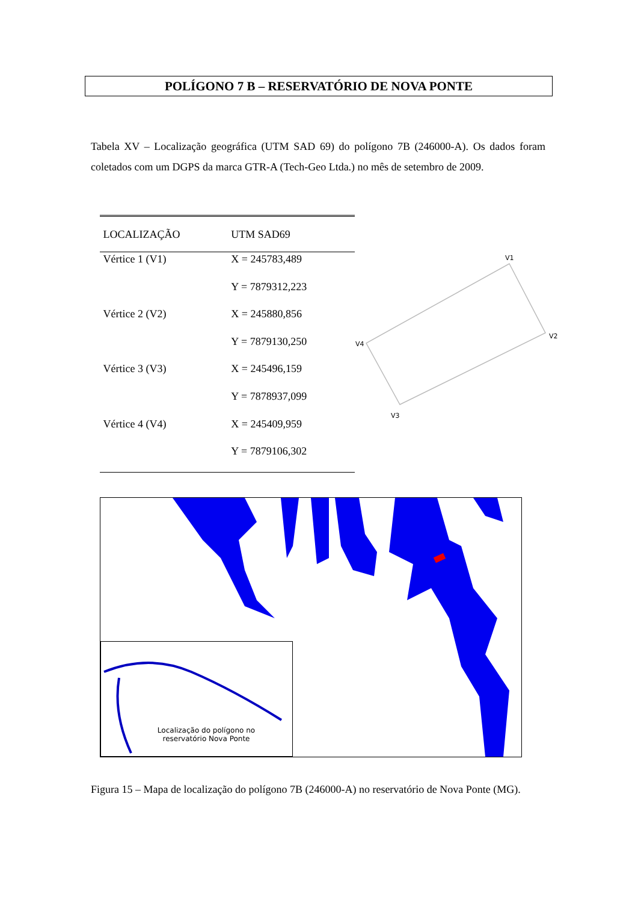POLÍGONO 7 B – RESERVATÓRIO DE NOVA PONTE
Tabela XV – Localização geográfica (UTM SAD 69) do polígono 7B (246000-A). Os dados foram coletados com um DGPS da marca GTR-A (Tech-Geo Ltda.) no mês de setembro de 2009.
| LOCALIZAÇÃO | UTM SAD69 |
| --- | --- |
| Vértice 1 (V1) | X = 245783,489 |
| | Y = 7879312,223 |
| Vértice 2 (V2) | X = 245880,856 |
| | Y = 7879130,250 |
| Vértice 3 (V3) | X = 245496,159 |
| | Y = 7878937,099 |
| Vértice 4 (V4) | X = 245409,959 |
| | Y = 7879106,302 |
V1
V2
V3
V4
Localização do polígono no reservatório Nova Ponte
Figura 15 – Mapa de localização do polígono 7B (246000-A) no reservatório de Nova Ponte (MG).